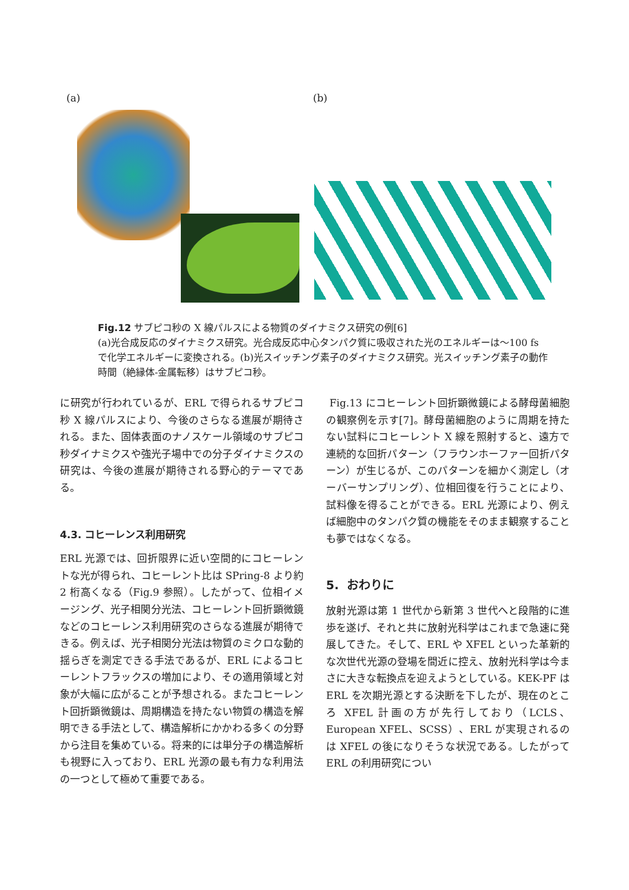(a) (b)
Fig.12 サブピコ秒の X 線パルスによる物質のダイナミクス研究の例[6]
(a)光合成反応のダイナミクス研究。光合成反応中心タンパク質に吸収された光のエネルギーは～100 fs で化学エネルギーに変換される。(b)光スイッチング素子のダイナミクス研究。光スイッチング素子の動作時間（絶縁体-金属転移）はサブピコ秒。
に研究が行われているが、ERL で得られるサブピコ秒 X 線パルスにより、今後のさらなる進展が期待される。また、固体表面のナノスケール領域のサブピコ秒ダイナミクスや強光子場中での分子ダイナミクスの研究は、今後の進展が期待される野心的テーマである。
4.3. コヒーレンス利用研究
ERL 光源では、回折限界に近い空間的にコヒーレントな光が得られ、コヒーレント比は SPring-8 より約 2 桁高くなる（Fig.9 参照）。したがって、位相イメージング、光子相関分光法、コヒーレント回折顕微鏡などのコヒーレンス利用研究のさらなる進展が期待できる。例えば、光子相関分光法は物質のミクロな動的揺らぎを測定できる手法であるが、ERL によるコヒーレントフラックスの増加により、その適用領域と対象が大幅に広がることが予想される。またコヒーレント回折顕微鏡は、周期構造を持たない物質の構造を解明できる手法として、構造解析にかかわる多くの分野から注目を集めている。将来的には単分子の構造解析も視野に入っており、ERL 光源の最も有力な利用法の一つとして極めて重要である。
Fig.13 にコヒーレント回折顕微鏡による酵母菌細胞の観察例を示す[7]。酵母菌細胞のように周期を持たない試料にコヒーレント X 線を照射すると、遠方で連続的な回折パターン（フラウンホーファー回折パターン）が生じるが、このパターンを細かく測定し（オーバーサンプリング）、位相回復を行うことにより、試料像を得ることができる。ERL 光源により、例えば細胞中のタンパク質の機能をそのまま観察することも夢ではなくなる。
5. おわりに
放射光源は第 1 世代から新第 3 世代へと段階的に進歩を遂げ、それと共に放射光科学はこれまで急速に発展してきた。そして、ERL や XFEL といった革新的な次世代光源の登場を間近に控え、放射光科学は今まさに大きな転換点を迎えようとしている。KEK-PF は ERL を次期光源とする決断を下したが、現在のところ XFEL 計画の方が先行しており（LCLS、European XFEL、SCSS）、ERL が実現されるのは XFEL の後になりそうな状況である。したがって ERL の利用研究につい